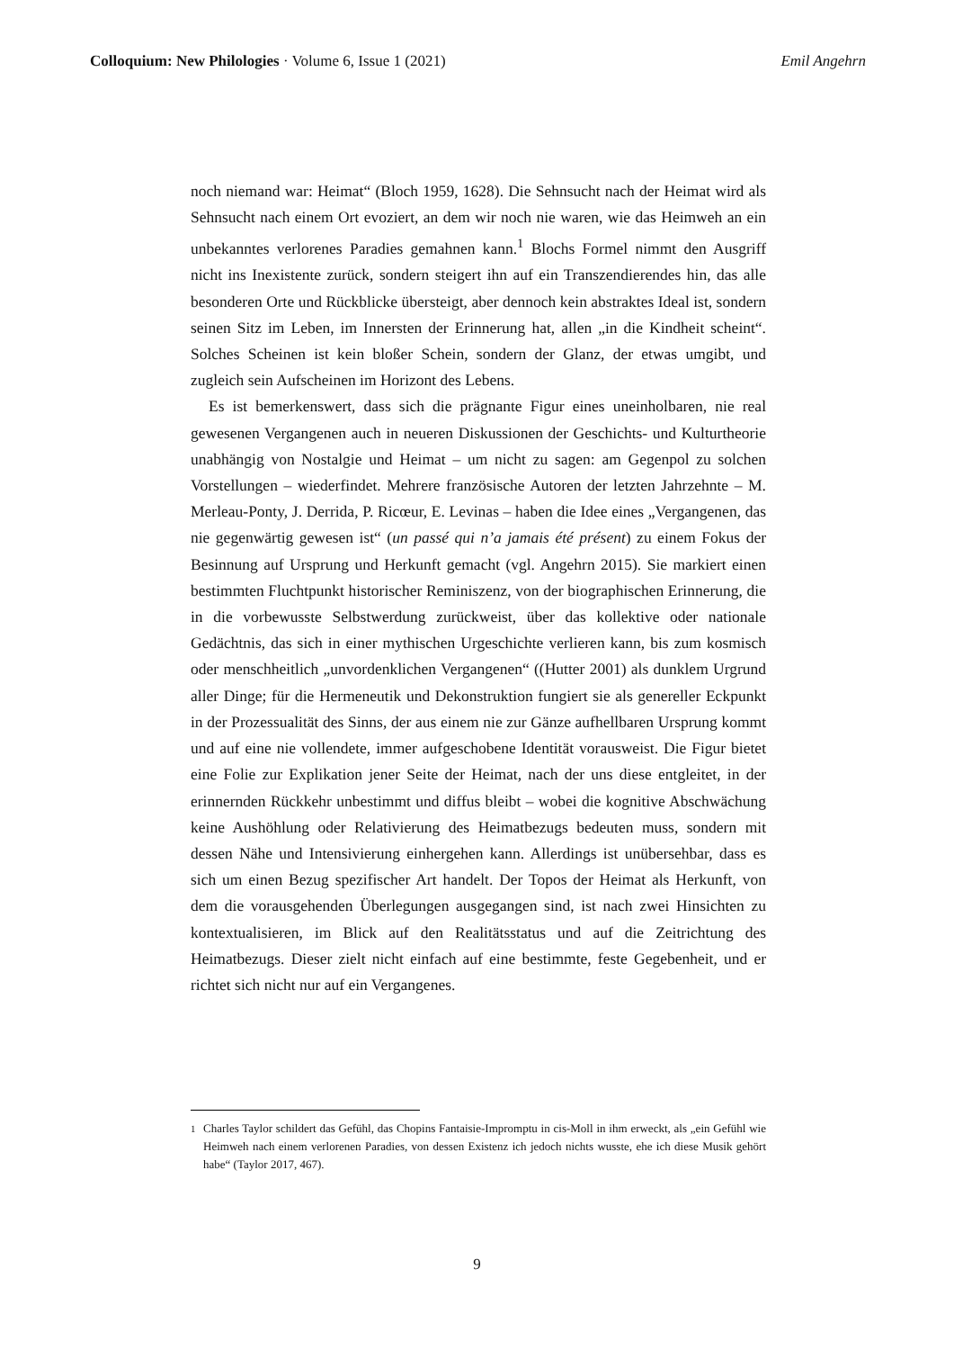Colloquium: New Philologies · Volume 6, Issue 1 (2021)
Emil Angehrn
noch niemand war: Heimat“ (Bloch 1959, 1628). Die Sehnsucht nach der Heimat wird als Sehnsucht nach einem Ort evoziert, an dem wir noch nie waren, wie das Heimweh an ein unbekanntes verlorenes Paradies gemahnen kann.<sup>1</sup> Blochs Formel nimmt den Ausgriff nicht ins Inexistente zurück, sondern steigert ihn auf ein Transzendierendes hin, das alle besonderen Orte und Rückblicke übersteigt, aber dennoch kein abstraktes Ideal ist, sondern seinen Sitz im Leben, im Innersten der Erinnerung hat, allen „in die Kindheit scheint“. Solches Scheinen ist kein bloßer Schein, sondern der Glanz, der etwas umgibt, und zugleich sein Aufscheinen im Horizont des Lebens.
Es ist bemerkenswert, dass sich die prägnante Figur eines uneinholbaren, nie real gewesenen Vergangenen auch in neueren Diskussionen der Geschichts- und Kulturtheorie unabhängig von Nostalgie und Heimat – um nicht zu sagen: am Gegenpol zu solchen Vorstellungen – wiederfindet. Mehrere französische Autoren der letzten Jahrzehnte – M. Merleau-Ponty, J. Derrida, P. Ricœur, E. Levinas – haben die Idee eines „Vergangenen, das nie gegenwärtig gewesen ist“ (un passé qui n’a jamais été présent) zu einem Fokus der Besinnung auf Ursprung und Herkunft gemacht (vgl. Angehrn 2015). Sie markiert einen bestimmten Fluchtpunkt historischer Reminiszenz, von der biographischen Erinnerung, die in die vorbewusste Selbstwerdung zurückweist, über das kollektive oder nationale Gedächtnis, das sich in einer mythischen Urgeschichte verlieren kann, bis zum kosmisch oder menschheitlich „unvordenklichen Vergangenen“ ((Hutter 2001) als dunklem Urgrund aller Dinge; für die Hermeneutik und Dekonstruktion fungiert sie als genereller Eckpunkt in der Prozessualität des Sinns, der aus einem nie zur Gänze aufhellbaren Ursprung kommt und auf eine nie vollendete, immer aufgeschobene Identität vorausweist. Die Figur bietet eine Folie zur Explikation jener Seite der Heimat, nach der uns diese entgleitet, in der erinnernden Rückkehr unbestimmt und diffus bleibt – wobei die kognitive Abschwächung keine Aushöhlung oder Relativierung des Heimatbezugs bedeuten muss, sondern mit dessen Nähe und Intensivierung einhergehen kann. Allerdings ist unübersehbar, dass es sich um einen Bezug spezifischer Art handelt. Der Topos der Heimat als Herkunft, von dem die vorausgehenden Überlegungen ausgegangen sind, ist nach zwei Hinsichten zu kontextualisieren, im Blick auf den Realitätsstatus und auf die Zeitrichtung des Heimatbezugs. Dieser zielt nicht einfach auf eine bestimmte, feste Gegebenheit, und er richtet sich nicht nur auf ein Vergangenes.
<sup>1</sup> Charles Taylor schildert das Gefühl, das Chopins Fantaisie-Impromptu in cis-Moll in ihm erweckt, als „ein Gefühl wie Heimweh nach einem verlorenen Paradies, von dessen Existenz ich jedoch nichts wusste, ehe ich diese Musik gehört habe“ (Taylor 2017, 467).
9